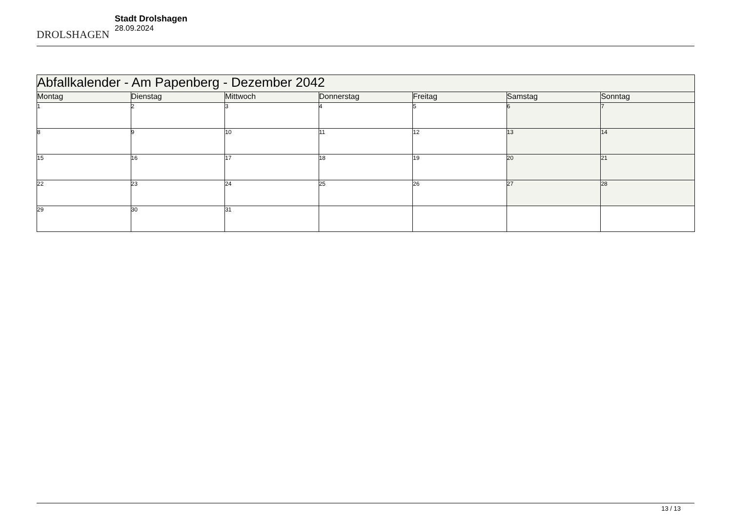DROLSHAGEN
Stadt Drolshagen
28.09.2024
| Abfallkalender - Am Papenberg - Dezember 2042 | | | | | | |
| --- | --- | --- | --- | --- | --- | --- |
| Montag | Dienstag | Mittwoch | Donnerstag | Freitag | Samstag | Sonntag |
| 1 | 2 | 3 | 4 | 5 | 6 | 7 |
| 8 | 9 | 10 | 11 | 12 | 13 | 14 |
| 15 | 16 | 17 | 18 | 19 | 20 | 21 |
| 22 | 23 | 24 | 25 | 26 | 27 | 28 |
| 29 | 30 | 31 | | | | |
13 / 13